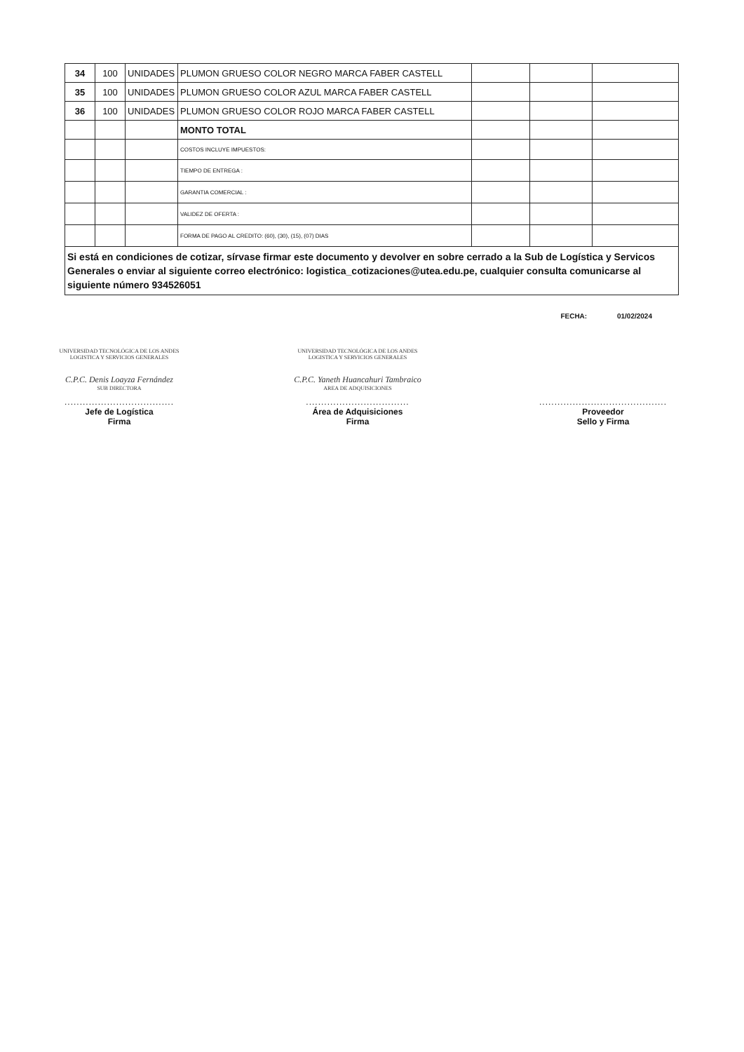| 34 | 100 | UNIDADES | PLUMON GRUESO COLOR NEGRO MARCA FABER CASTELL | | | |
| 35 | 100 | UNIDADES | PLUMON GRUESO COLOR AZUL MARCA FABER CASTELL | | | |
| 36 | 100 | UNIDADES | PLUMON GRUESO COLOR ROJO MARCA FABER CASTELL | | | |
| | | | MONTO TOTAL | | | |
| | | | COSTOS INCLUYE IMPUESTOS: | | | |
| | | | TIEMPO DE ENTREGA : | | | |
| | | | GARANTIA COMERCIAL : | | | |
| | | | VALIDEZ DE OFERTA : | | | |
| | | | FORMA DE PAGO AL CREDITO: (60), (30), (15), (07) DIAS | | | |
Si está en condiciones de cotizar, sírvase firmar este documento y devolver en sobre cerrado a la Sub de Logística y Servicos Generales o enviar al siguiente correo electrónico: logistica_cotizaciones@utea.edu.pe, cualquier consulta comunicarse al siguiente número 934526051
FECHA: 01/02/2024
UNIVERSIDAD TECNOLÓGICA DE LOS ANDES
LOGISTICA Y SERVICIOS GENERALES
C.P.C. Denis Loayza Fernández
SUB DIRECTORA
....................................
Jefe de Logística
Firma
UNIVERSIDAD TECNOLÓGICA DE LOS ANDES
LOGISTICA Y SERVICIOS GENERALES
C.P.C. Yaneth Huancahuri Tambraico
AREA DE ADQUISICIONES
..................................
Área de Adquisiciones
Firma
..........................................
Proveedor
Sello y Firma